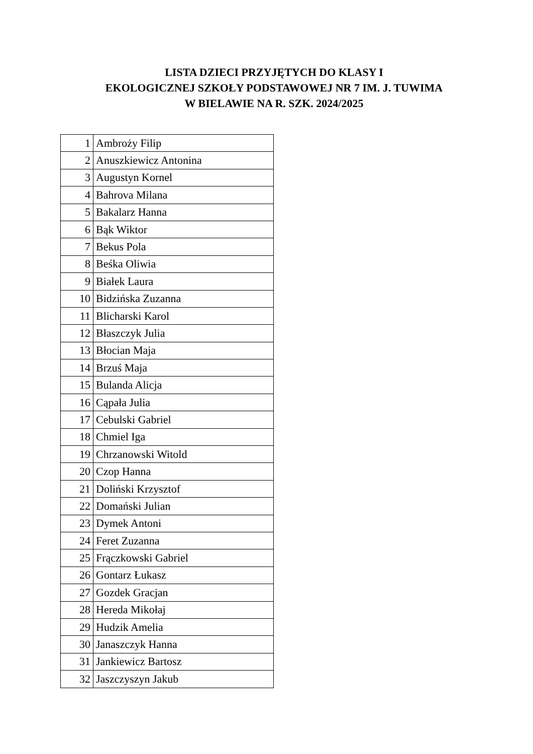LISTA DZIECI PRZYJĘTYCH DO KLASY I
EKOLOGICZNEJ SZKOŁY PODSTAWOWEJ NR 7 IM. J. TUWIMA
W BIELAWIE NA R. SZK. 2024/2025
| 1 | Ambroży Filip |
| 2 | Anuszkiewicz Antonina |
| 3 | Augustyn Kornel |
| 4 | Bahrova Milana |
| 5 | Bakalarz Hanna |
| 6 | Bąk Wiktor |
| 7 | Bekus Pola |
| 8 | Beśka Oliwia |
| 9 | Białek Laura |
| 10 | Bidzińska Zuzanna |
| 11 | Blicharski Karol |
| 12 | Błaszczyk Julia |
| 13 | Błocian Maja |
| 14 | Brzuś Maja |
| 15 | Bulanda Alicja |
| 16 | Cąpała Julia |
| 17 | Cebulski Gabriel |
| 18 | Chmiel Iga |
| 19 | Chrzanowski Witold |
| 20 | Czop Hanna |
| 21 | Doliński Krzysztof |
| 22 | Domański Julian |
| 23 | Dymek Antoni |
| 24 | Feret Zuzanna |
| 25 | Frączkowski Gabriel |
| 26 | Gontarz Łukasz |
| 27 | Gozdek Gracjan |
| 28 | Hereda Mikołaj |
| 29 | Hudzik Amelia |
| 30 | Janaszczyk Hanna |
| 31 | Jankiewicz Bartosz |
| 32 | Jaszczyszyn Jakub |